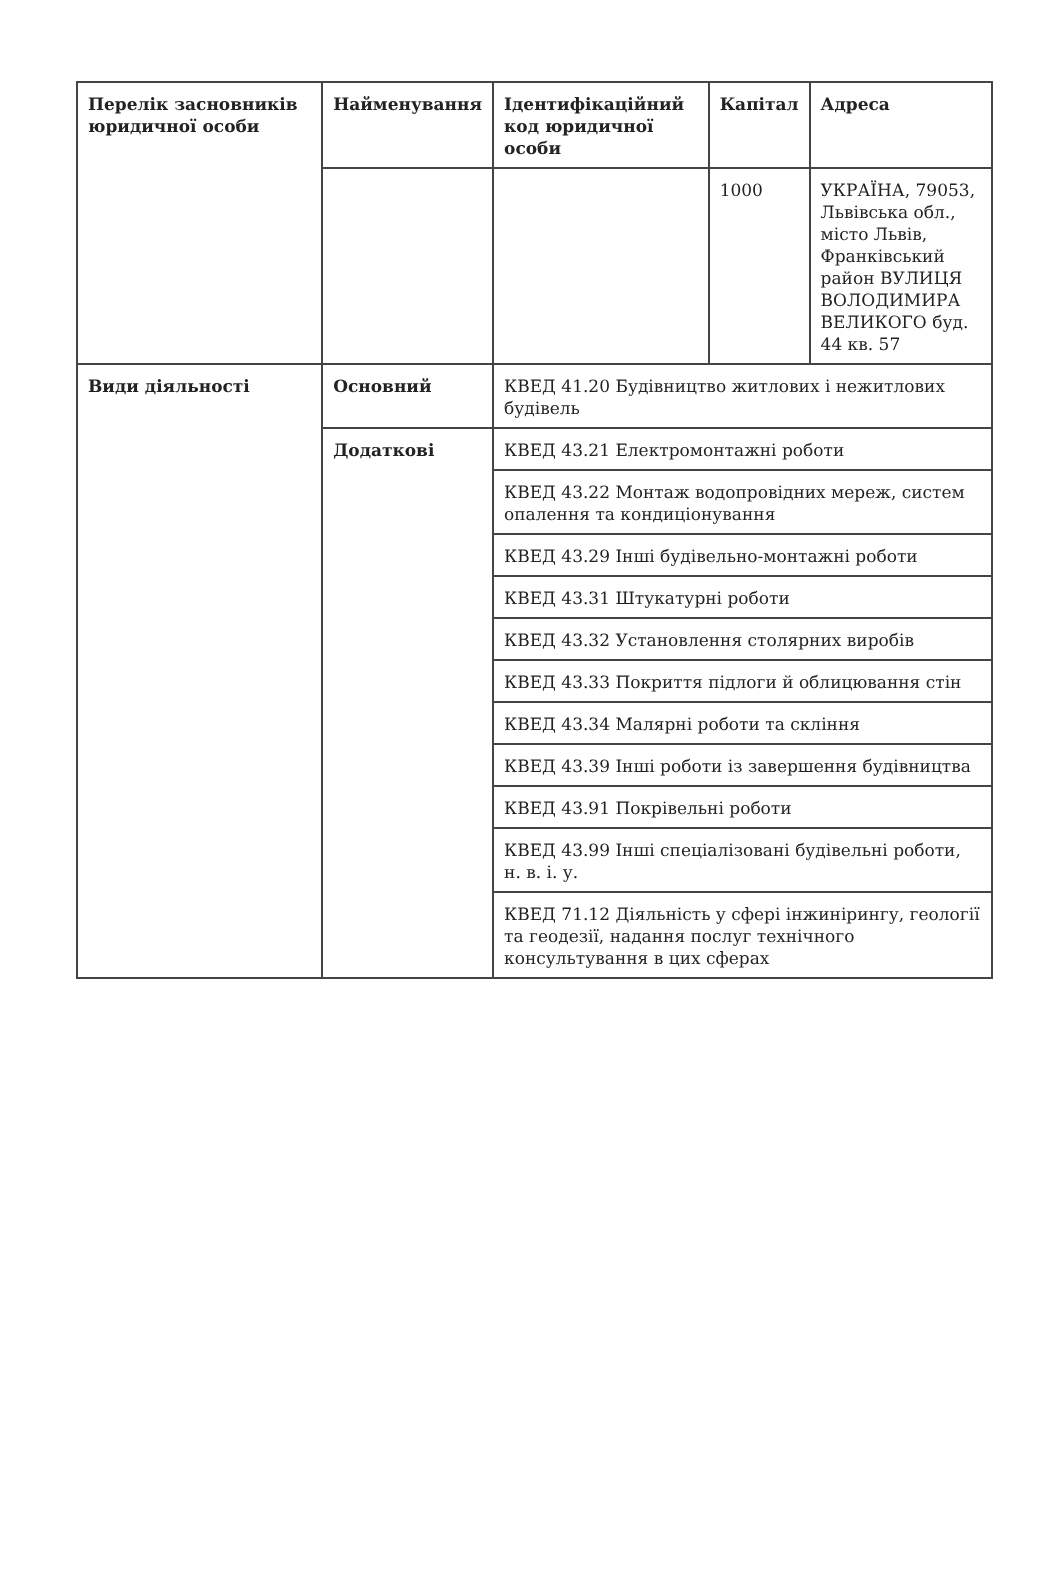| Перелік засновників юридичної особи | Найменування | Ідентифікаційний код юридичної особи | Капітал | Адреса |
| | | | 1000 | УКРАЇНА, 79053, Львівська обл., місто Львів, Франківський район ВУЛИЦЯ ВОЛОДИМИРА ВЕЛИКОГО буд. 44 кв. 57 |
| Види діяльності | Основний | КВЕД 41.20 Будівництво житлових і нежитлових будівель | | |
| | Додаткові | КВЕД 43.21 Електромонтажні роботи | | |
| | | КВЕД 43.22 Монтаж водопровідних мереж, систем опалення та кондиціонування | | |
| | | КВЕД 43.29 Інші будівельно-монтажні роботи | | |
| | | КВЕД 43.31 Штукатурні роботи | | |
| | | КВЕД 43.32 Установлення столярних виробів | | |
| | | КВЕД 43.33 Покриття підлоги й облицювання стін | | |
| | | КВЕД 43.34 Малярні роботи та скління | | |
| | | КВЕД 43.39 Інші роботи із завершення будівництва | | |
| | | КВЕД 43.91 Покрівельні роботи | | |
| | | КВЕД 43.99 Інші спеціалізовані будівельні роботи, н. в. і. у. | | |
| | | КВЕД 71.12 Діяльність у сфері інжинірингу, геології та геодезії, надання послуг технічного консультування в цих сферах | | |